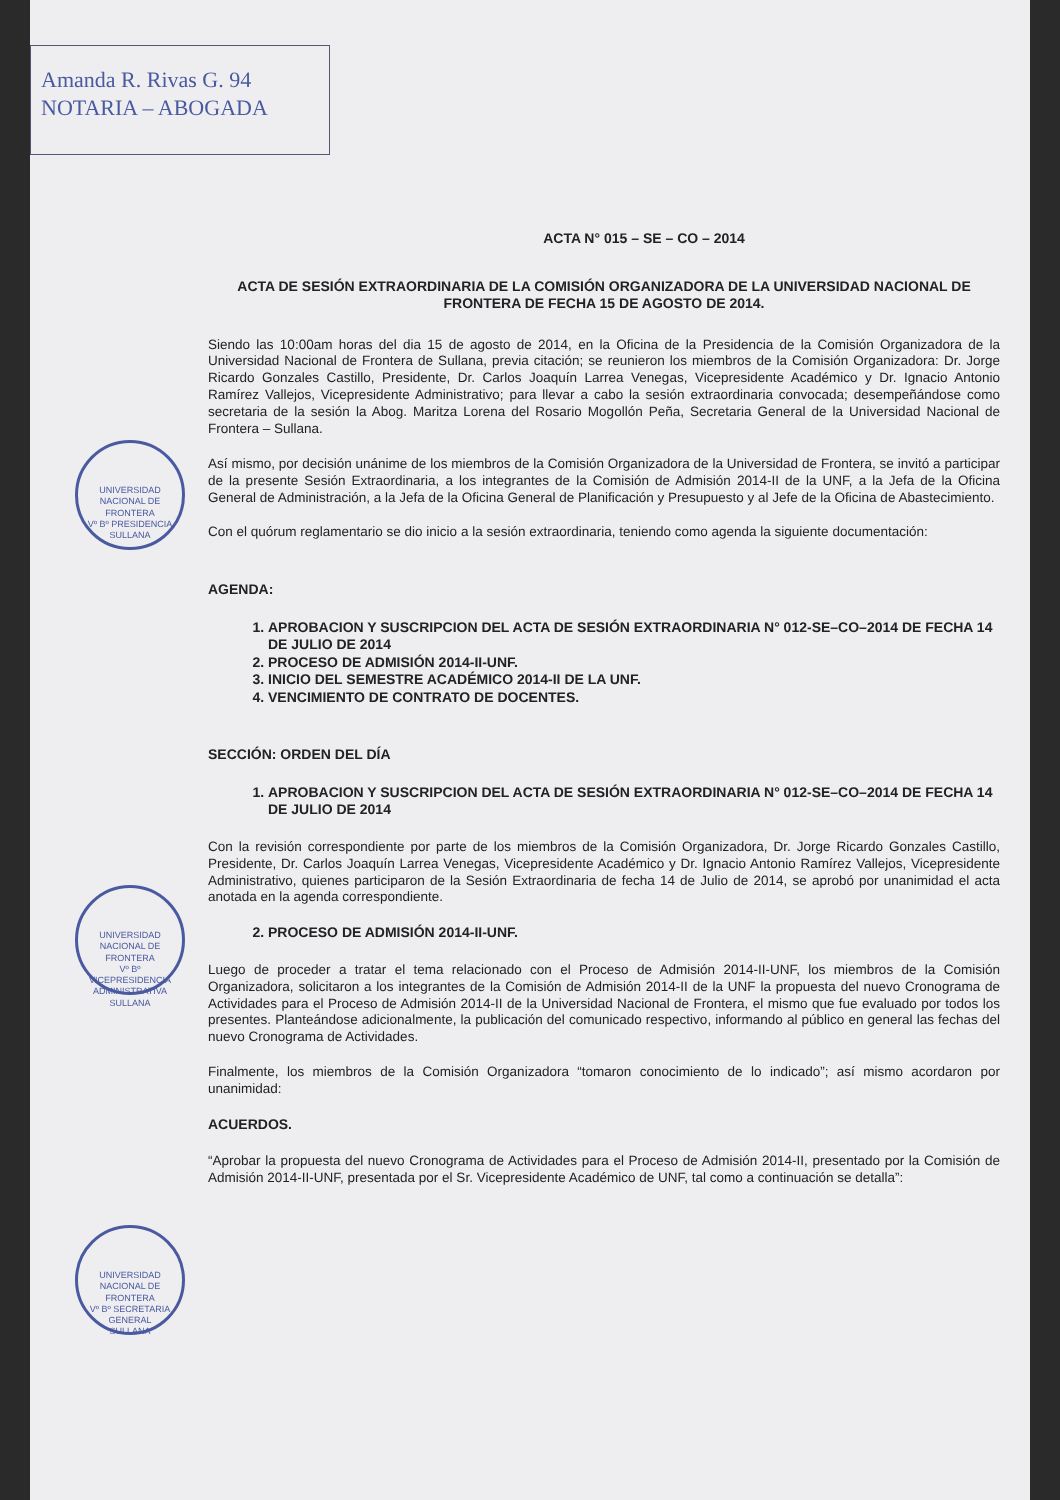Amanda R. Rivas G. 94
NOTARIA – ABOGADA
UNIVERSIDAD NACIONAL DE FRONTERA
Vº Bº PRESIDENCIA
SULLANA
UNIVERSIDAD NACIONAL DE FRONTERA
Vº Bº VICEPRESIDENCIA ADMINISTRATIVA
SULLANA
UNIVERSIDAD NACIONAL DE FRONTERA
Vº Bº SECRETARIA GENERAL
SULLANA
ACTA N° 015 – SE – CO – 2014
ACTA DE SESIÓN EXTRAORDINARIA DE LA COMISIÓN ORGANIZADORA DE LA UNIVERSIDAD NACIONAL DE FRONTERA DE FECHA 15 DE AGOSTO DE 2014.
Siendo las 10:00am horas del dia 15 de agosto de 2014, en la Oficina de la Presidencia de la Comisión Organizadora de la Universidad Nacional de Frontera de Sullana, previa citación; se reunieron los miembros de la Comisión Organizadora: Dr. Jorge Ricardo Gonzales Castillo, Presidente, Dr. Carlos Joaquín Larrea Venegas, Vicepresidente Académico y Dr. Ignacio Antonio Ramírez Vallejos, Vicepresidente Administrativo; para llevar a cabo la sesión extraordinaria convocada; desempeñándose como secretaria de la sesión la Abog. Maritza Lorena del Rosario Mogollón Peña, Secretaria General de la Universidad Nacional de Frontera – Sullana.
Así mismo, por decisión unánime de los miembros de la Comisión Organizadora de la Universidad de Frontera, se invitó a participar de la presente Sesión Extraordinaria, a los integrantes de la Comisión de Admisión 2014-II de la UNF, a la Jefa de la Oficina General de Administración, a la Jefa de la Oficina General de Planificación y Presupuesto y al Jefe de la Oficina de Abastecimiento.
Con el quórum reglamentario se dio inicio a la sesión extraordinaria, teniendo como agenda la siguiente documentación:
AGENDA:
1. APROBACION Y SUSCRIPCION DEL ACTA DE SESIÓN EXTRAORDINARIA N° 012-SE–CO–2014 DE FECHA 14 DE JULIO DE 2014
2. PROCESO DE ADMISIÓN 2014-II-UNF.
3. INICIO DEL SEMESTRE ACADÉMICO 2014-II DE LA UNF.
4. VENCIMIENTO DE CONTRATO DE DOCENTES.
SECCIÓN: ORDEN DEL DÍA
1. APROBACION Y SUSCRIPCION DEL ACTA DE SESIÓN EXTRAORDINARIA N° 012-SE–CO–2014 DE FECHA 14 DE JULIO DE 2014
Con la revisión correspondiente por parte de los miembros de la Comisión Organizadora, Dr. Jorge Ricardo Gonzales Castillo, Presidente, Dr. Carlos Joaquín Larrea Venegas, Vicepresidente Académico y Dr. Ignacio Antonio Ramírez Vallejos, Vicepresidente Administrativo, quienes participaron de la Sesión Extraordinaria de fecha 14 de Julio de 2014, se aprobó por unanimidad el acta anotada en la agenda correspondiente.
2. PROCESO DE ADMISIÓN 2014-II-UNF.
Luego de proceder a tratar el tema relacionado con el Proceso de Admisión 2014-II-UNF, los miembros de la Comisión Organizadora, solicitaron a los integrantes de la Comisión de Admisión 2014-II de la UNF la propuesta del nuevo Cronograma de Actividades para el Proceso de Admisión 2014-II de la Universidad Nacional de Frontera, el mismo que fue evaluado por todos los presentes. Planteándose adicionalmente, la publicación del comunicado respectivo, informando al público en general las fechas del nuevo Cronograma de Actividades.
Finalmente, los miembros de la Comisión Organizadora “tomaron conocimiento de lo indicado”; así mismo acordaron por unanimidad:
ACUERDOS.
“Aprobar la propuesta del nuevo Cronograma de Actividades para el Proceso de Admisión 2014-II, presentado por la Comisión de Admisión 2014-II-UNF, presentada por el Sr. Vicepresidente Académico de UNF, tal como a continuación se detalla”: